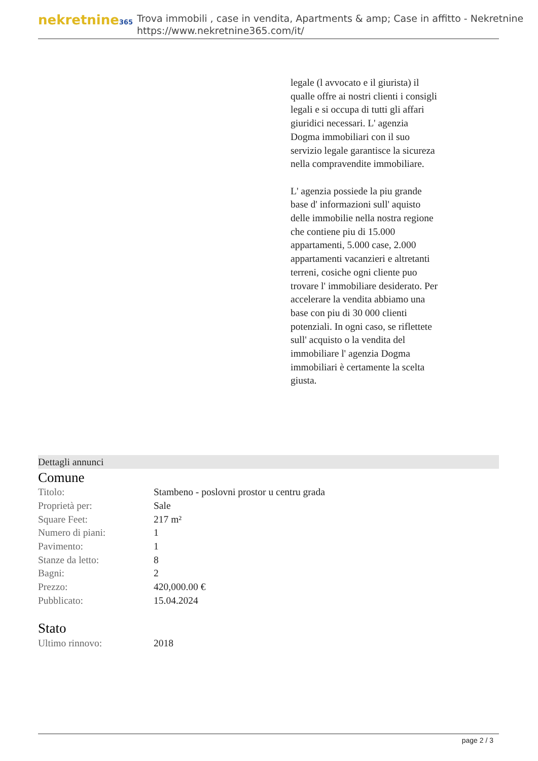nekretnine365
Trova immobili , case in vendita, Apartments & amp; Case in affitto - Nekretnine
https://www.nekretnine365.com/it/
legale (l avvocato e il giurista) il qualle offre ai nostri clienti i consigli legali e si occupa di tutti gli affari giuridici necessari. L' agenzia Dogma immobiliari con il suo servizio legale garantisce la sicureza nella compravendite immobiliare.
L' agenzia possiede la piu grande base d' informazioni sull' aquisto delle immobilie nella nostra regione che contiene piu di 15.000 appartamenti, 5.000 case, 2.000 appartamenti vacanzieri e altretanti terreni, cosiche ogni cliente puo trovare l' immobiliare desiderato. Per accelerare la vendita abbiamo una base con piu di 30 000 clienti potenziali. In ogni caso, se riflettete sull' acquisto o la vendita del immobiliare l' agenzia Dogma immobiliari è certamente la scelta giusta.
Dettagli annunci
Comune
| Titolo: | Stambeno - poslovni prostor u centru grada |
| Proprietà per: | Sale |
| Square Feet: | 217 m² |
| Numero di piani: | 1 |
| Pavimento: | 1 |
| Stanze da letto: | 8 |
| Bagni: | 2 |
| Prezzo: | 420,000.00 € |
| Pubblicato: | 15.04.2024 |
Stato
| Ultimo rinnovo: | 2018 |
page 2 / 3